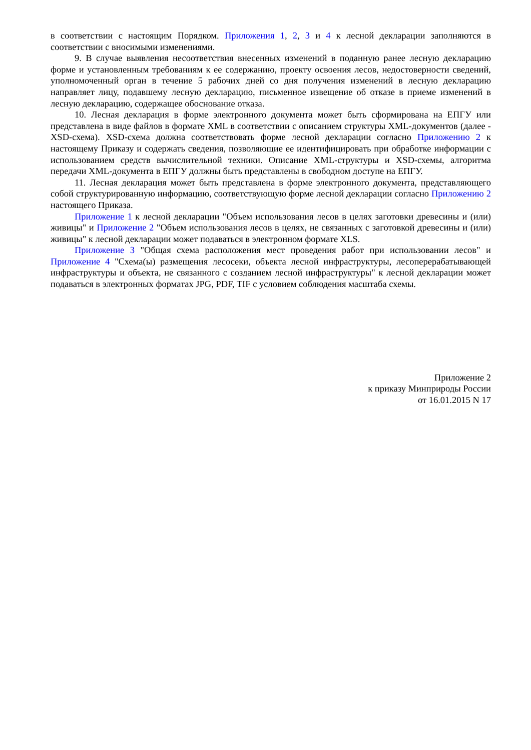в соответствии с настоящим Порядком. Приложения 1, 2, 3 и 4 к лесной декларации заполняются в соответствии с вносимыми изменениями.
9. В случае выявления несоответствия внесенных изменений в поданную ранее лесную декларацию форме и установленным требованиям к ее содержанию, проекту освоения лесов, недостоверности сведений, уполномоченный орган в течение 5 рабочих дней со дня получения изменений в лесную декларацию направляет лицу, подавшему лесную декларацию, письменное извещение об отказе в приеме изменений в лесную декларацию, содержащее обоснование отказа.
10. Лесная декларация в форме электронного документа может быть сформирована на ЕПГУ или представлена в виде файлов в формате XML в соответствии с описанием структуры XML-документов (далее - XSD-схема). XSD-схема должна соответствовать форме лесной декларации согласно Приложению 2 к настоящему Приказу и содержать сведения, позволяющие ее идентифицировать при обработке информации с использованием средств вычислительной техники. Описание XML-структуры и XSD-схемы, алгоритма передачи XML-документа в ЕПГУ должны быть представлены в свободном доступе на ЕПГУ.
11. Лесная декларация может быть представлена в форме электронного документа, представляющего собой структурированную информацию, соответствующую форме лесной декларации согласно Приложению 2 настоящего Приказа.
Приложение 1 к лесной декларации "Объем использования лесов в целях заготовки древесины и (или) живицы" и Приложение 2 "Объем использования лесов в целях, не связанных с заготовкой древесины и (или) живицы" к лесной декларации может подаваться в электронном формате XLS.
Приложение 3 "Общая схема расположения мест проведения работ при использовании лесов" и Приложение 4 "Схема(ы) размещения лесосеки, объекта лесной инфраструктуры, лесоперерабатывающей инфраструктуры и объекта, не связанного с созданием лесной инфраструктуры" к лесной декларации может подаваться в электронных форматах JPG, PDF, TIF с условием соблюдения масштаба схемы.
Приложение 2
к приказу Минприроды России
от 16.01.2015 N 17